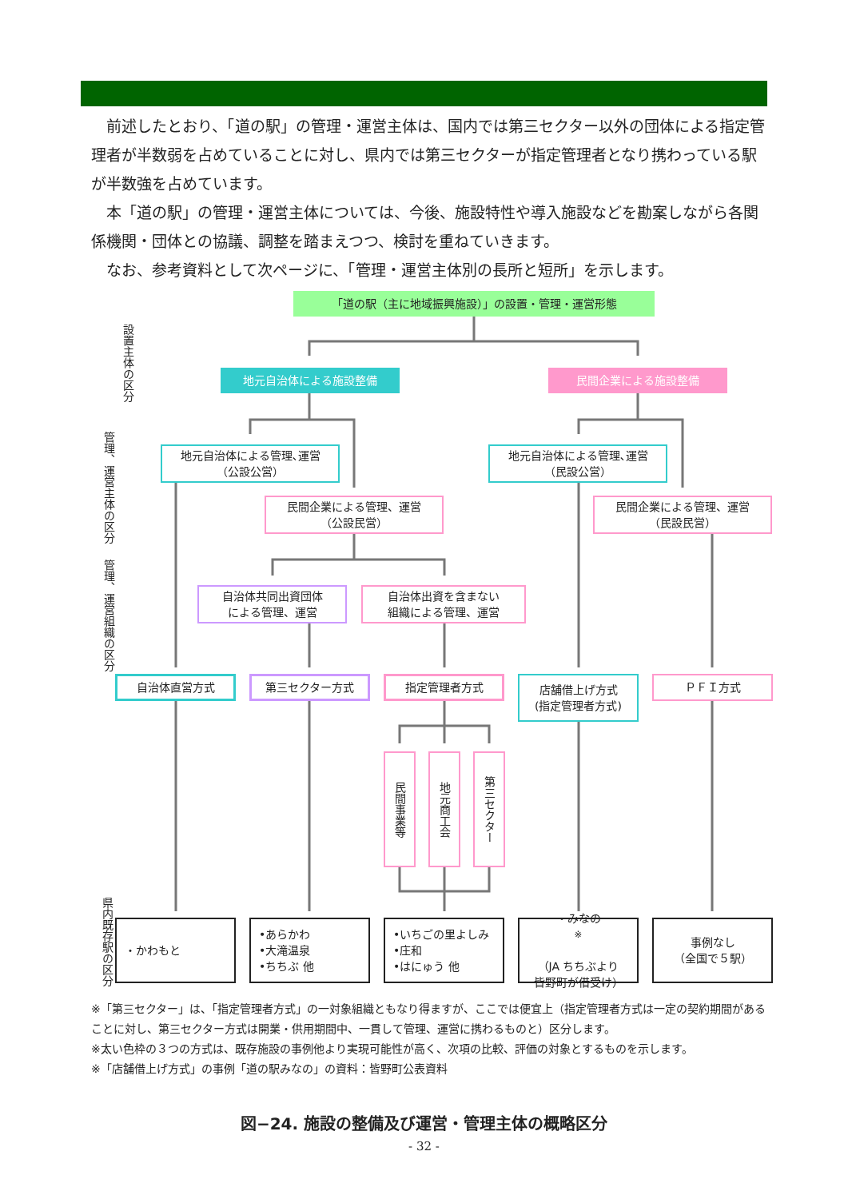前述したとおり、「道の駅」の管理・運営主体は、国内では第三セクター以外の団体による指定管理者が半数弱を占めていることに対し、県内では第三セクターが指定管理者となり携わっている駅が半数強を占めています。
本「道の駅」の管理・運営主体については、今後、施設特性や導入施設などを勘案しながら各関係機関・団体との協議、調整を踏まえつつ、検討を重ねていきます。
なお、参考資料として次ページに、「管理・運営主体別の長所と短所」を示します。
「道の駅（主に地域振興施設）」の設置・管理・運営形態
地元自治体による施設整備 民間企業による施設整備
地元自治体による管理､運営
（公設公営）
地元自治体による管理､運営
（民設公営）
民間企業による管理、運営
（公設民営）
民間企業による管理、運営
（民設民営）
自治体共同出資団体
による管理、運営
自治体出資を含まない
組織による管理、運営
自治体直営方式 第三セクター方式 指定管理者方式
店舗借上げ方式
(指定管理者方式)
ＰＦＩ方式
民間事業等
地元商工会
第三セクター
・かわもと
•あらかわ
•大滝温泉
•ちちぶ 他
•いちごの里よしみ
•庄和
•はにゅう 他
・みなの<sup>※</sup>
（JA ちちぶより
皆野町が借受け）
事例なし
（全国で５駅）
設置主体の区分
管理、運営主体の区分
管理、運営組織の区分
県内既存駅の区分
※「第三セクター」は、「指定管理者方式」の一対象組織ともなり得ますが、ここでは便宜上（指定管理者方式は一定の契約期間があることに対し、第三セクター方式は開業・供用期間中、一貫して管理、運営に携わるものと）区分します。
※太い色枠の３つの方式は、既存施設の事例他より実現可能性が高く、次項の比較、評価の対象とするものを示します。
※「店舗借上げ方式」の事例「道の駅みなの」の資料：皆野町公表資料
図−24. 施設の整備及び運営・管理主体の概略区分
- 32 -